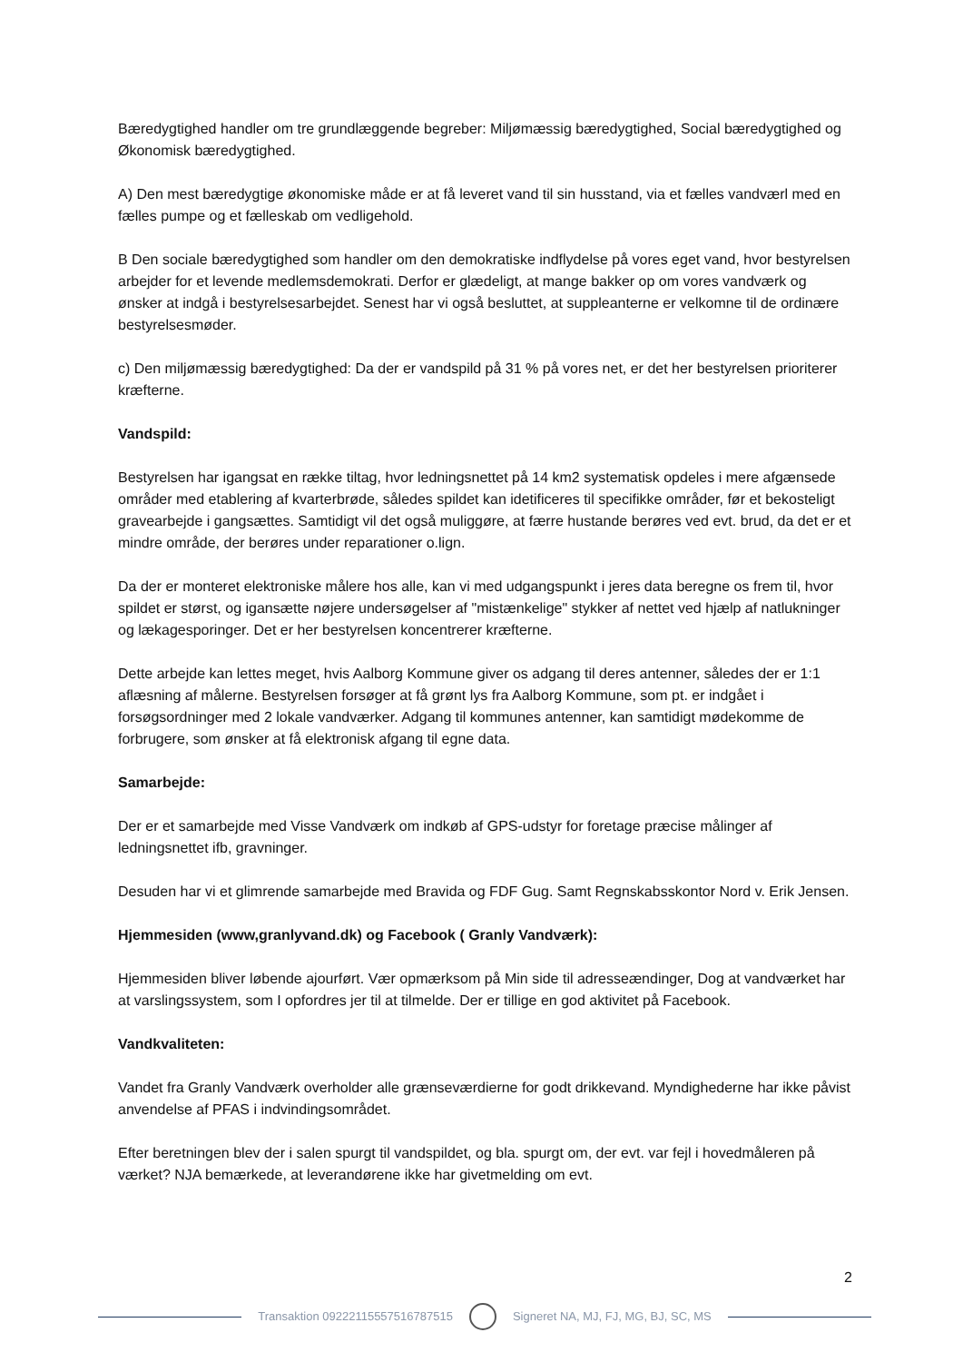Bæredygtighed handler om tre grundlæggende begreber: Miljømæssig bæredygtighed, Social bæredygtighed og Økonomisk bæredygtighed.
A) Den mest bæredygtige økonomiske måde er at få leveret vand til sin husstand, via et fælles vandværl med en fælles pumpe og et fælleskab om vedligehold.
B Den sociale bæredygtighed som handler om den demokratiske indflydelse på vores eget vand, hvor bestyrelsen arbejder for et levende medlemsdemokrati. Derfor er glædeligt, at mange bakker op om vores vandværk og ønsker at indgå i bestyrelsesarbejdet. Senest har vi også besluttet, at suppleanterne er velkomne til de ordinære bestyrelsesmøder.
c) Den miljømæssig bæredygtighed: Da der er vandspild på 31 % på vores net, er det her bestyrelsen prioriterer kræfterne.
Vandspild:
Bestyrelsen har igangsat en række tiltag, hvor ledningsnettet på 14 km2 systematisk opdeles i mere afgænsede områder med etablering af kvarterbrøde, således spildet kan idetificeres til specifikke områder, før et bekosteligt gravearbejde i gangsættes. Samtidigt vil det også muliggøre, at færre hustande berøres ved evt. brud, da det er et mindre område, der berøres under reparationer o.lign.
Da der er monteret elektroniske målere hos alle, kan vi med udgangspunkt i jeres data beregne os frem til, hvor spildet er størst, og igansætte nøjere undersøgelser af "mistænkelige" stykker af nettet ved hjælp af natlukninger og lækagesporinger. Det er her bestyrelsen koncentrerer kræfterne.
Dette arbejde kan lettes meget, hvis Aalborg Kommune giver os adgang til deres antenner, således der er 1:1 aflæsning af målerne. Bestyrelsen forsøger at få grønt lys fra Aalborg Kommune, som pt. er indgået i forsøgsordninger med 2 lokale vandværker. Adgang til kommunes antenner, kan samtidigt mødekomme de forbrugere, som ønsker at få elektronisk afgang til egne data.
Samarbejde:
Der er et samarbejde med Visse Vandværk om indkøb af GPS-udstyr for foretage præcise målinger af ledningsnettet ifb, gravninger.
Desuden har vi et glimrende samarbejde med Bravida og FDF Gug. Samt Regnskabsskontor Nord v. Erik Jensen.
Hjemmesiden (www,granlyvand.dk) og Facebook ( Granly Vandværk):
Hjemmesiden bliver løbende ajourført. Vær opmærksom på Min side til adresseændinger, Dog at vandværket har at varslingssystem, som I opfordres jer til at tilmelde. Der er tillige en god aktivitet på Facebook.
Vandkvaliteten:
Vandet fra Granly Vandværk overholder alle grænseværdierne for godt drikkevand. Myndighederne har ikke påvist anvendelse af PFAS i indvindingsområdet.
Efter beretningen blev der i salen spurgt til vandspildet, og bla. spurgt om, der evt. var fejl i hovedmåleren på værket? NJA bemærkede, at leverandørene ikke har givetmelding om evt.
2
Transaktion 09222115557516787515
Signeret NA, MJ, FJ, MG, BJ, SC, MS